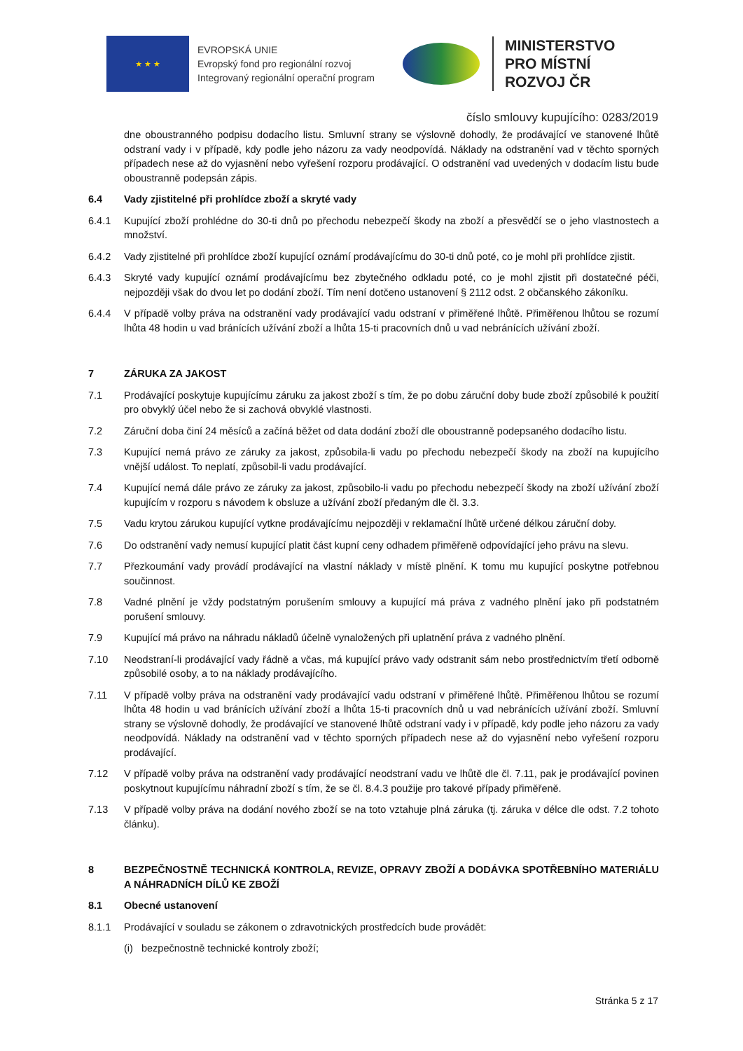★ ★ ★
EVROPSKÁ UNIE
Evropský fond pro regionální rozvoj
Integrovaný regionální operační program
MINISTERSTVO
PRO MÍSTNÍ
ROZVOJ ČR
číslo smlouvy kupujícího: 0283/2019
dne oboustranného podpisu dodacího listu. Smluvní strany se výslovně dohodly, že prodávající ve stanovené lhůtě odstraní vady i v případě, kdy podle jeho názoru za vady neodpovídá. Náklady na odstranění vad v těchto sporných případech nese až do vyjasnění nebo vyřešení rozporu prodávající. O odstranění vad uvedených v dodacím listu bude oboustranně podepsán zápis.
6.4 Vady zjistitelné při prohlídce zboží a skryté vady
6.4.1 Kupující zboží prohlédne do 30-ti dnů po přechodu nebezpečí škody na zboží a přesvědčí se o jeho vlastnostech a množství.
6.4.2 Vady zjistitelné při prohlídce zboží kupující oznámí prodávajícímu do 30-ti dnů poté, co je mohl při prohlídce zjistit.
6.4.3 Skryté vady kupující oznámí prodávajícímu bez zbytečného odkladu poté, co je mohl zjistit při dostatečné péči, nejpozději však do dvou let po dodání zboží. Tím není dotčeno ustanovení § 2112 odst. 2 občanského zákoníku.
6.4.4 V případě volby práva na odstranění vady prodávající vadu odstraní v přiměřené lhůtě. Přiměřenou lhůtou se rozumí lhůta 48 hodin u vad bránících užívání zboží a lhůta 15-ti pracovních dnů u vad nebránících užívání zboží.
7 ZÁRUKA ZA JAKOST
7.1 Prodávající poskytuje kupujícímu záruku za jakost zboží s tím, že po dobu záruční doby bude zboží způsobilé k použití pro obvyklý účel nebo že si zachová obvyklé vlastnosti.
7.2 Záruční doba činí 24 měsíců a začíná běžet od data dodání zboží dle oboustranně podepsaného dodacího listu.
7.3 Kupující nemá právo ze záruky za jakost, způsobila-li vadu po přechodu nebezpečí škody na zboží na kupujícího vnější událost. To neplatí, způsobil-li vadu prodávající.
7.4 Kupující nemá dále právo ze záruky za jakost, způsobilo-li vadu po přechodu nebezpečí škody na zboží užívání zboží kupujícím v rozporu s návodem k obsluze a užívání zboží předaným dle čl. 3.3.
7.5 Vadu krytou zárukou kupující vytkne prodávajícímu nejpozději v reklamační lhůtě určené délkou záruční doby.
7.6 Do odstranění vady nemusí kupující platit část kupní ceny odhadem přiměřeně odpovídající jeho právu na slevu.
7.7 Přezkoumání vady provádí prodávající na vlastní náklady v místě plnění. K tomu mu kupující poskytne potřebnou součinnost.
7.8 Vadné plnění je vždy podstatným porušením smlouvy a kupující má práva z vadného plnění jako při podstatném porušení smlouvy.
7.9 Kupující má právo na náhradu nákladů účelně vynaložených při uplatnění práva z vadného plnění.
7.10 Neodstraní-li prodávající vady řádně a včas, má kupující právo vady odstranit sám nebo prostřednictvím třetí odborně způsobilé osoby, a to na náklady prodávajícího.
7.11 V případě volby práva na odstranění vady prodávající vadu odstraní v přiměřené lhůtě. Přiměřenou lhůtou se rozumí lhůta 48 hodin u vad bránících užívání zboží a lhůta 15-ti pracovních dnů u vad nebránících užívání zboží. Smluvní strany se výslovně dohodly, že prodávající ve stanovené lhůtě odstraní vady i v případě, kdy podle jeho názoru za vady neodpovídá. Náklady na odstranění vad v těchto sporných případech nese až do vyjasnění nebo vyřešení rozporu prodávající.
7.12 V případě volby práva na odstranění vady prodávající neodstraní vadu ve lhůtě dle čl. 7.11, pak je prodávající povinen poskytnout kupujícímu náhradní zboží s tím, že se čl. 8.4.3 použije pro takové případy přiměřeně.
7.13 V případě volby práva na dodání nového zboží se na toto vztahuje plná záruka (tj. záruka v délce dle odst. 7.2 tohoto článku).
8 BEZPEČNOSTNĚ TECHNICKÁ KONTROLA, REVIZE, OPRAVY ZBOŽÍ A DODÁVKA SPOTŘEBNÍHO MATERIÁLU A NÁHRADNÍCH DÍLŮ KE ZBOŽÍ
8.1 Obecné ustanovení
8.1.1 Prodávající v souladu se zákonem o zdravotnických prostředcích bude provádět:
(i) bezpečnostně technické kontroly zboží;
Stránka 5 z 17